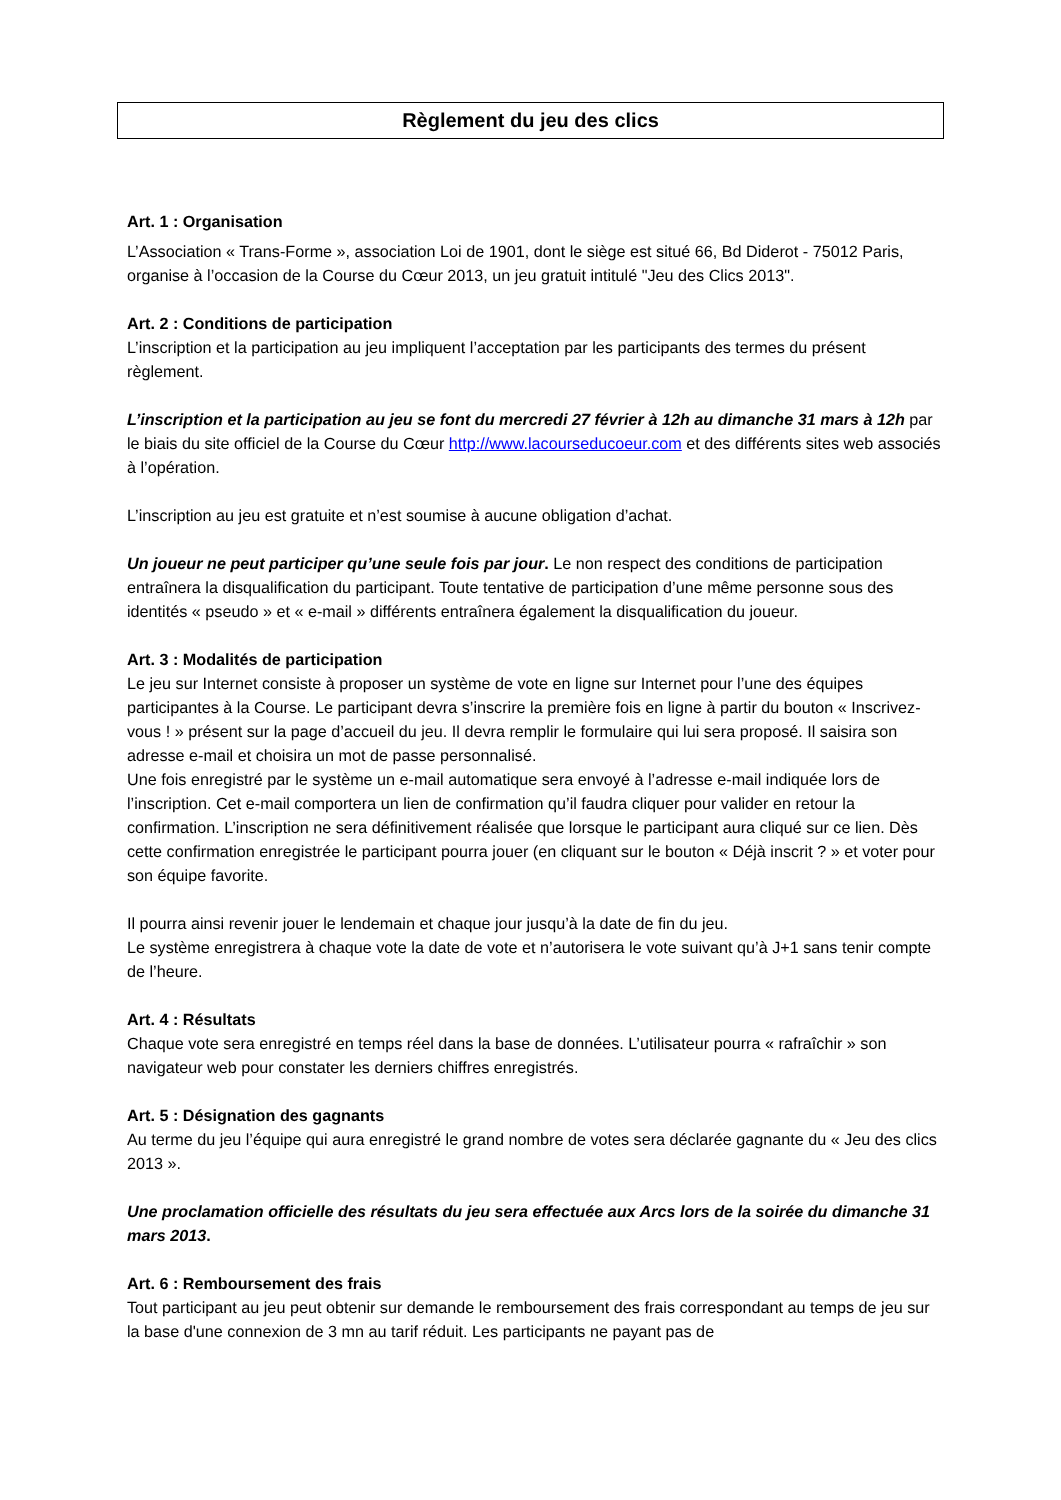Règlement du jeu des clics
Art. 1 : Organisation
L’Association « Trans-Forme », association Loi de 1901, dont le siège est situé 66, Bd Diderot - 75012 Paris, organise à l’occasion de la Course du Cœur 2013, un jeu gratuit intitulé "Jeu des Clics 2013".
Art. 2 : Conditions de participation
L’inscription et la participation au jeu impliquent l’acceptation par les participants des termes du présent règlement.
L’inscription et la participation au jeu se font du mercredi 27 février à 12h au dimanche 31 mars à 12h par le biais du site officiel de la Course du Cœur http://www.lacourseducoeur.com et des différents sites web associés à l’opération.
L’inscription au jeu est gratuite et n’est soumise à aucune obligation d’achat.
Un joueur ne peut participer qu’une seule fois par jour. Le non respect des conditions de participation entraînera la disqualification du participant. Toute tentative de participation d’une même personne sous des identités « pseudo » et « e-mail » différents entraînera également la disqualification du joueur.
Art. 3 : Modalités de participation
Le jeu sur Internet consiste à proposer un système de vote en ligne sur Internet pour l’une des équipes participantes à la Course. Le participant devra s’inscrire la première fois en ligne à partir du bouton « Inscrivez-vous ! » présent sur la page d’accueil du jeu. Il devra remplir le formulaire qui lui sera proposé. Il saisira son adresse e-mail et choisira un mot de passe personnalisé.
Une fois enregistré par le système un e-mail automatique sera envoyé à l’adresse e-mail indiquée lors de l’inscription. Cet e-mail comportera un lien de confirmation qu’il faudra cliquer pour valider en retour la confirmation. L’inscription ne sera définitivement réalisée que lorsque le participant aura cliqué sur ce lien. Dès cette confirmation enregistrée le participant pourra jouer (en cliquant sur le bouton « Déjà inscrit ? » et voter pour son équipe favorite.
Il pourra ainsi revenir jouer le lendemain et chaque jour jusqu’à la date de fin du jeu.
Le système enregistrera à chaque vote la date de vote et n’autorisera le vote suivant qu’à J+1 sans tenir compte de l’heure.
Art. 4 : Résultats
Chaque vote sera enregistré en temps réel dans la base de données. L’utilisateur pourra « rafraîchir » son navigateur web pour constater les derniers chiffres enregistrés.
Art. 5 : Désignation des gagnants
Au terme du jeu l’équipe qui aura enregistré le grand nombre de votes sera déclarée gagnante du « Jeu des clics 2013 ».
Une proclamation officielle des résultats du jeu sera effectuée aux Arcs lors de la soirée du dimanche 31 mars 2013.
Art. 6 : Remboursement des frais
Tout participant au jeu peut obtenir sur demande le remboursement des frais correspondant au temps de jeu sur la base d'une connexion de 3 mn au tarif réduit. Les participants ne payant pas de